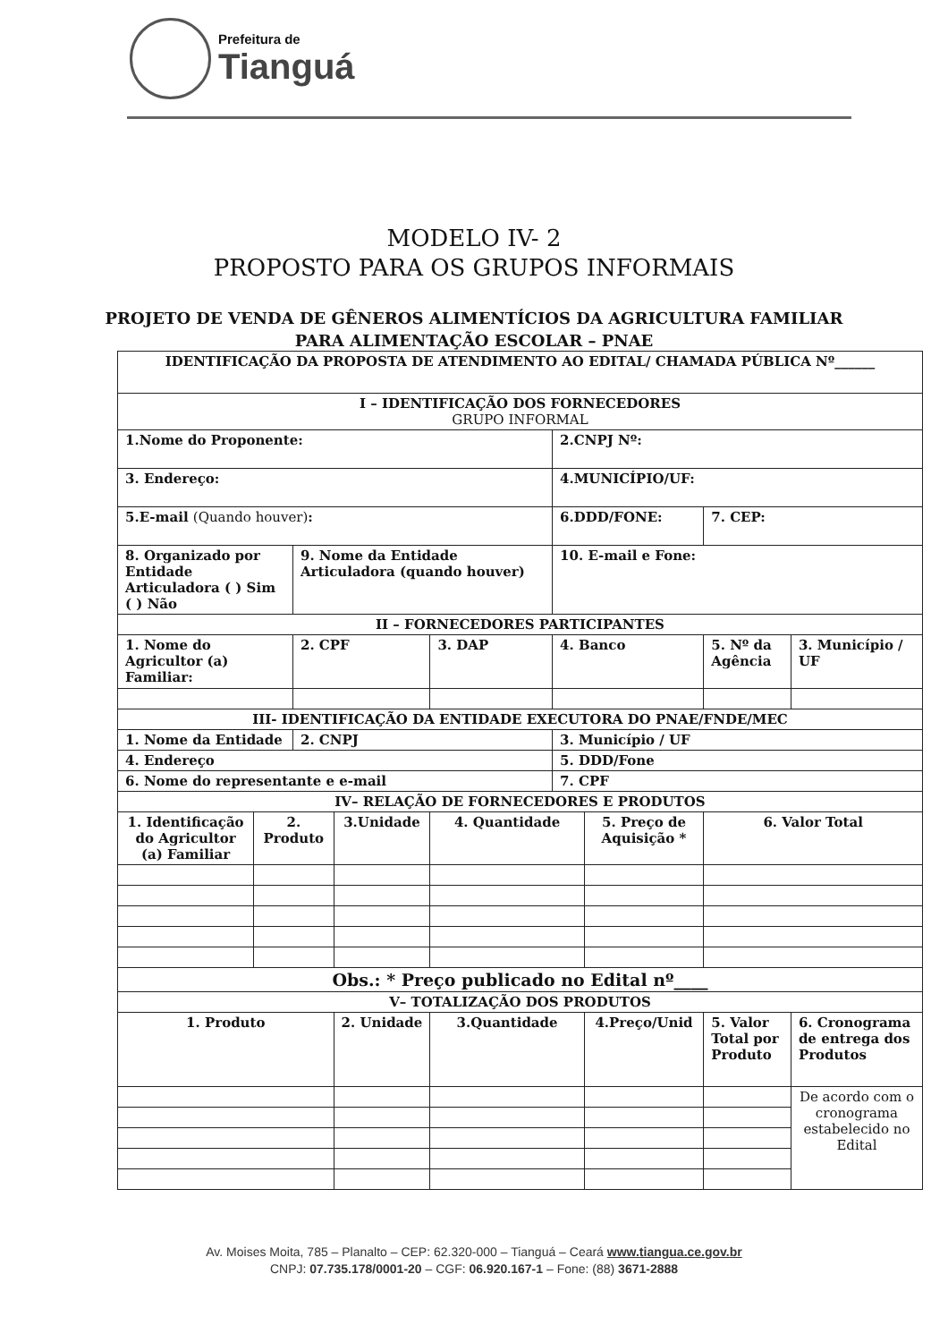Prefeitura de
Tianguá
MODELO IV- 2
PROPOSTO PARA OS GRUPOS INFORMAIS
PROJETO DE VENDA DE GÊNEROS ALIMENTÍCIOS DA AGRICULTURA FAMILIAR
PARA ALIMENTAÇÃO ESCOLAR – PNAE
| IDENTIFICAÇÃO DA PROPOSTA DE ATENDIMENTO AO EDITAL/ CHAMADA PÚBLICA Nº______ | | | | | | | | | |
| I – IDENTIFICAÇÃO DOS FORNECEDORES GRUPO INFORMAL | | | | | | | | | |
| 1.Nome do Proponente: | | | | | 2.CNPJ Nº: | | | | |
| 3. Endereço: | | | | | 4.MUNICÍPIO/UF: | | | | |
| 5.E-mail (Quando houver) : | | | | | 6.DDD/FONE: | | | 7. CEP: | |
| 8. Organizado por Entidade Articuladora ( ) Sim ( ) Não | | 9. Nome da Entidade Articuladora (quando houver) | | | 10. E-mail e Fone: | | | | |
| II – FORNECEDORES PARTICIPANTES | | | | | | | | | |
| 1. Nome do Agricultor (a) Familiar: | | 2. CPF | | 3. DAP | 4. Banco | | 5. Nº da Agência | | 3. Município / UF |
| III- IDENTIFICAÇÃO DA ENTIDADE EXECUTORA DO PNAE/FNDE/MEC | | | | | | | | | |
| 1. Nome da Entidade | | 2. CNPJ | | | 3. Município / UF | | | | |
| 4. Endereço | | | | | 5. DDD/Fone | | | | |
| 6. Nome do representante e e-mail | | | | | 7. CPF | | | | |
| IV– RELAÇÃO DE FORNECEDORES E PRODUTOS | | | | | | | | | |
| 1. Identificação do Agricultor (a) Familiar | 2. Produto | | 3.Unidade | 4. Quantidade | | 5. Preço de Aquisição * | | 6. Valor Total | |
| Obs.: * Preço publicado no Edital nº____ | | | | | | | | | |
| V– TOTALIZAÇÃO DOS PRODUTOS | | | | | | | | | |
| 1. Produto | | | 2. Unidade | 3.Quantidade | | 4.Preço/Unid | | 5. Valor Total por Produto | 6. Cronograma de entrega dos Produtos |
| | | | | | | | | | De acordo com o cronograma estabelecido no Edital |
Av. Moises Moita, 785 – Planalto – CEP: 62.320-000 – Tianguá – Ceará www.tiangua.ce.gov.br
CNPJ: 07.735.178/0001-20 – CGF: 06.920.167-1 – Fone: (88) 3671-2888